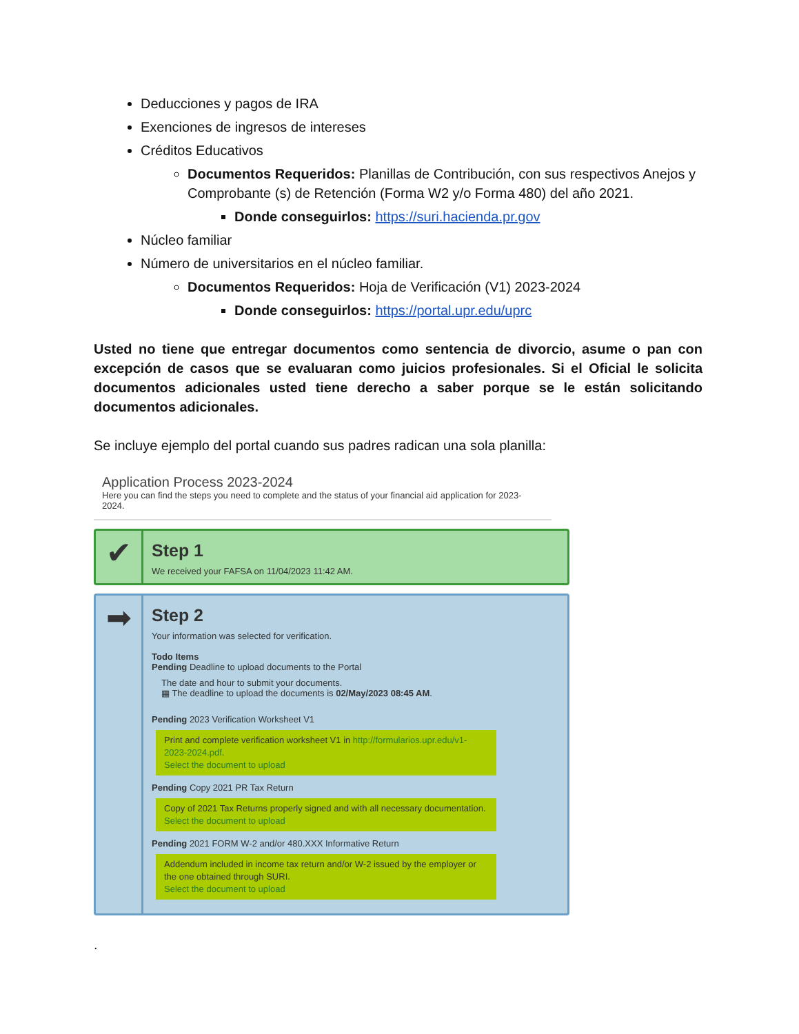Deducciones y pagos de IRA
Exenciones de ingresos de intereses
Créditos Educativos
Documentos Requeridos: Planillas de Contribución, con sus respectivos Anejos y Comprobante (s) de Retención (Forma W2 y/o Forma 480) del año 2021.
Donde conseguirlos: https://suri.hacienda.pr.gov
Núcleo familiar
Número de universitarios en el núcleo familiar.
Documentos Requeridos: Hoja de Verificación (V1) 2023-2024
Donde conseguirlos: https://portal.upr.edu/uprc
Usted no tiene que entregar documentos como sentencia de divorcio, asume o pan con excepción de casos que se evaluaran como juicios profesionales. Si el Oficial le solicita documentos adicionales usted tiene derecho a saber porque se le están solicitando documentos adicionales.
Se incluye ejemplo del portal cuando sus padres radican una sola planilla:
Application Process 2023-2024
Here you can find the steps you need to complete and the status of your financial aid application for 2023-2024.
✔
Step 1
We received your FAFSA on 11/04/2023 11:42 AM.
➡
Step 2
Your information was selected for verification.
Todo Items
Pending Deadline to upload documents to the Portal
The date and hour to submit your documents.
▦ The deadline to upload the documents is 02/May/2023 08:45 AM.
Pending 2023 Verification Worksheet V1
Print and complete verification worksheet V1 in http://formularios.upr.edu/v1-2023-2024.pdf.
Select the document to upload
Pending Copy 2021 PR Tax Return
Copy of 2021 Tax Returns properly signed and with all necessary documentation.
Select the document to upload
Pending 2021 FORM W-2 and/or 480.XXX Informative Return
Addendum included in income tax return and/or W-2 issued by the employer or the one obtained through SURI.
Select the document to upload
.